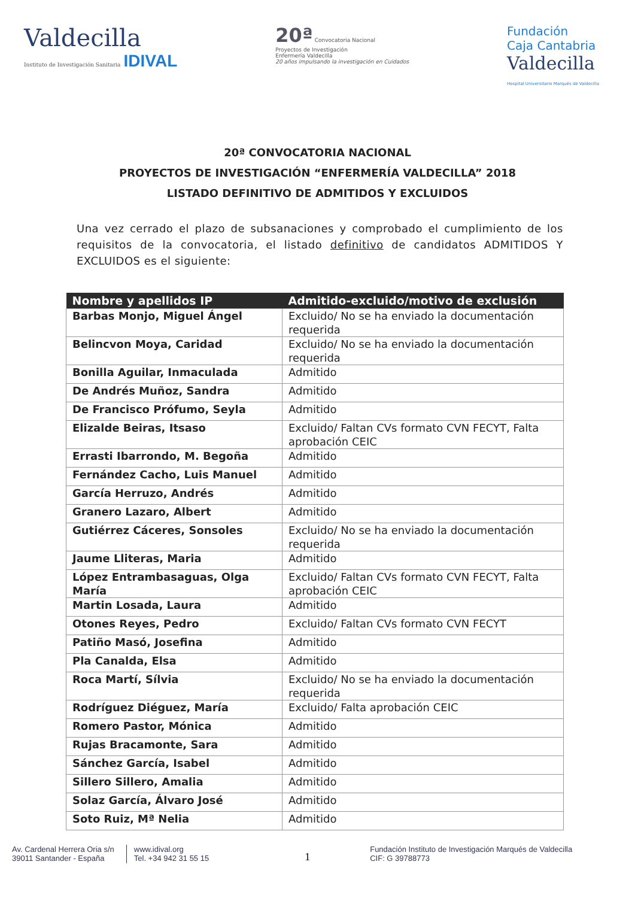Valdecilla
Instituto de Investigación Sanitaria IDIVAL
20ª Convocatoria Nacional
Proyectos de Investigación
Enfermería Valdecilla
20 años impulsando la investigación en Cuidados
Fundación
Caja Cantabria
Valdecilla
Hospital Universitario Marqués de Valdecilla
20ª CONVOCATORIA NACIONAL
PROYECTOS DE INVESTIGACIÓN “ENFERMERÍA VALDECILLA” 2018
LISTADO DEFINITIVO DE ADMITIDOS Y EXCLUIDOS
Una vez cerrado el plazo de subsanaciones y comprobado el cumplimiento de los requisitos de la convocatoria, el listado definitivo de candidatos ADMITIDOS Y EXCLUIDOS es el siguiente:
| Nombre y apellidos IP | Admitido-excluido/motivo de exclusión |
| --- | --- |
| Barbas Monjo, Miguel Ángel | Excluido/ No se ha enviado la documentación requerida |
| Belincvon Moya, Caridad | Excluido/ No se ha enviado la documentación requerida |
| Bonilla Aguilar, Inmaculada | Admitido |
| De Andrés Muñoz, Sandra | Admitido |
| De Francisco Prófumo, Seyla | Admitido |
| Elizalde Beiras, Itsaso | Excluido/ Faltan CVs formato CVN FECYT, Falta aprobación CEIC |
| Errasti Ibarrondo, M. Begoña | Admitido |
| Fernández Cacho, Luis Manuel | Admitido |
| García Herruzo, Andrés | Admitido |
| Granero Lazaro, Albert | Admitido |
| Gutiérrez Cáceres, Sonsoles | Excluido/ No se ha enviado la documentación requerida |
| Jaume Lliteras, Maria | Admitido |
| López Entrambasaguas, Olga María | Excluido/ Faltan CVs formato CVN FECYT, Falta aprobación CEIC |
| Martin Losada, Laura | Admitido |
| Otones Reyes, Pedro | Excluido/ Faltan CVs formato CVN FECYT |
| Patiño Masó, Josefina | Admitido |
| Pla Canalda, Elsa | Admitido |
| Roca Martí, Sílvia | Excluido/ No se ha enviado la documentación requerida |
| Rodríguez Diéguez, María | Excluido/ Falta aprobación CEIC |
| Romero Pastor, Mónica | Admitido |
| Rujas Bracamonte, Sara | Admitido |
| Sánchez García, Isabel | Admitido |
| Sillero Sillero, Amalia | Admitido |
| Solaz García, Álvaro José | Admitido |
| Soto Ruiz, Mª Nelia | Admitido |
Av. Cardenal Herrera Oria s/n
39011 Santander - España
www.idival.org
Tel. +34 942 31 55 15
1
Fundación Instituto de Investigación Marqués de Valdecilla
CIF: G 39788773